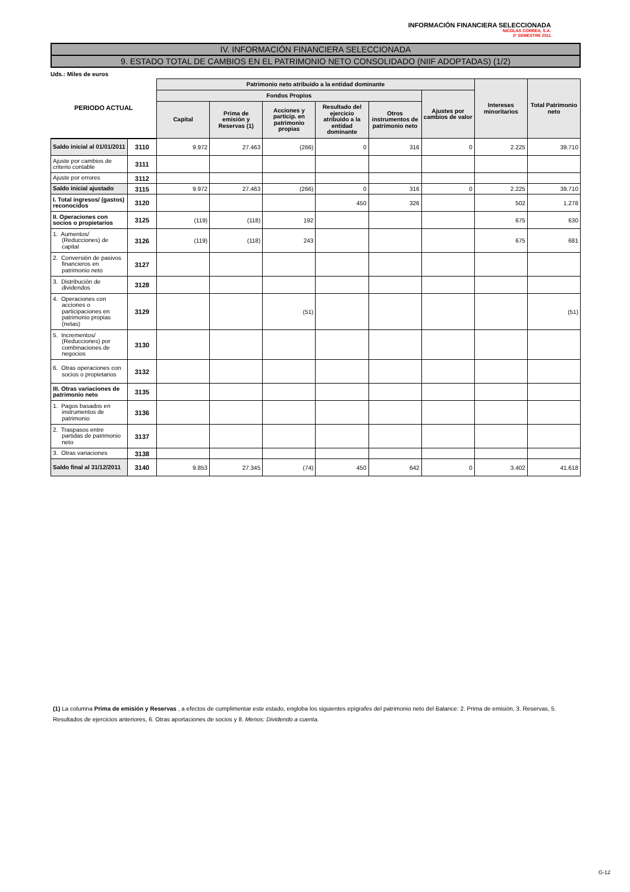INFORMACIÓN FINANCIERA SELECCIONADA
NICOLAS CORREA, S.A.
2º SEMESTRE 2011
IV. INFORMACIÓN FINANCIERA SELECCIONADA
9. ESTADO TOTAL DE CAMBIOS EN EL PATRIMONIO NETO CONSOLIDADO (NIIF ADOPTADAS) (1/2)
Uds.: Miles de euros
| PERIODO ACTUAL | | Patrimonio neto atribuido a la entidad dominante | | | | | | Intereses minoritarios | Total Patrimonio neto |
| --- | --- | --- | --- | --- | --- | --- | --- | --- | --- |
| | | Fondos Propios | | | | | Ajustes por cambios de valor | | |
| | | Capital | Prima de emisión y Reservas (1) | Acciones y particip. en patrimonio propias | Resultado del ejercicio atribuido a la entidad dominante | Otros instrumentos de patrimonio neto | | | |
| Saldo inicial al 01/01/2011 | 3110 | 9.972 | 27.463 | (266) | 0 | 316 | 0 | 2.225 | 39.710 |
| Ajuste por cambios de criterio contable | 3111 | | | | | | | | |
| Ajuste por errores | 3112 | | | | | | | | |
| Saldo inicial ajustado | 3115 | 9.972 | 27.463 | (266) | 0 | 316 | 0 | 2.225 | 39.710 |
| I. Total ingresos/ (gastos) reconocidos | 3120 | | | | 450 | 326 | | 502 | 1.278 |
| II. Operaciones con socios o propietarios | 3125 | (119) | (118) | 192 | | | | 675 | 630 |
| 1. Aumentos/ (Reducciones) de capital | 3126 | (119) | (118) | 243 | | | | 675 | 681 |
| 2. Conversión de pasivos financieros en patrimonio neto | 3127 | | | | | | | | |
| 3. Distribución de dividendos | 3128 | | | | | | | | |
| 4. Operaciones con acciones o participaciones en patrimonio propias (netas) | 3129 | | | (51) | | | | | (51) |
| 5. Incrementos/ (Reducciones) por combinaciones de negocios | 3130 | | | | | | | | |
| 6. Otras operaciones con socios o propietarios | 3132 | | | | | | | | |
| III. Otras variaciones de patrimonio neto | 3135 | | | | | | | | |
| 1. Pagos basados en instrumentos de patrimonio | 3136 | | | | | | | | |
| 2. Traspasos entre partidas de patrimonio neto | 3137 | | | | | | | | |
| 3. Otras variaciones | 3138 | | | | | | | | |
| Saldo final al 31/12/2011 | 3140 | 9.853 | 27.345 | (74) | 450 | 642 | 0 | 3.402 | 41.618 |
(1) La columna Prima de emisión y Reservas , a efectos de cumplimentar este estado, engloba los siguientes epígrafes del patrimonio neto del Balance: 2. Prima de emisión, 3. Reservas, 5. Resultados de ejercicios anteriores, 6. Otras aportaciones de socios y 8. Menos: Dividendo a cuenta.
G-12